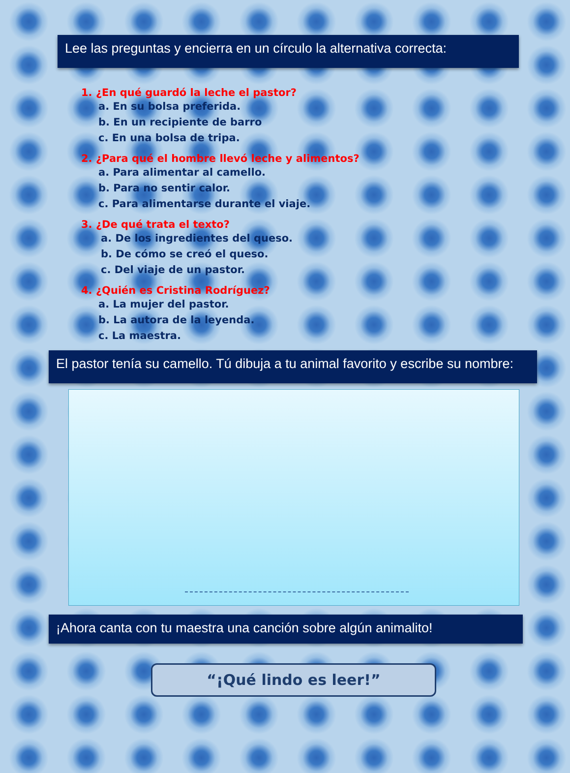Lee las preguntas y encierra en un círculo la alternativa correcta:
1. ¿En qué guardó la leche el pastor?
a. En su bolsa preferida.
b. En un recipiente de barro
c. En una bolsa de tripa.
2. ¿Para qué el hombre llevó leche y alimentos?
a. Para alimentar al camello.
b. Para no sentir calor.
c. Para alimentarse durante el viaje.
3. ¿De qué trata el texto?
a. De los ingredientes del queso.
b. De cómo se creó el queso.
c. Del viaje de un pastor.
4. ¿Quién es Cristina Rodríguez?
a. La mujer del pastor.
b. La autora de la leyenda.
c. La maestra.
El pastor tenía su camello. Tú dibuja a tu animal favorito y escribe su nombre:
¡Ahora canta con tu maestra una canción sobre algún animalito!
“¡Qué lindo es leer!”